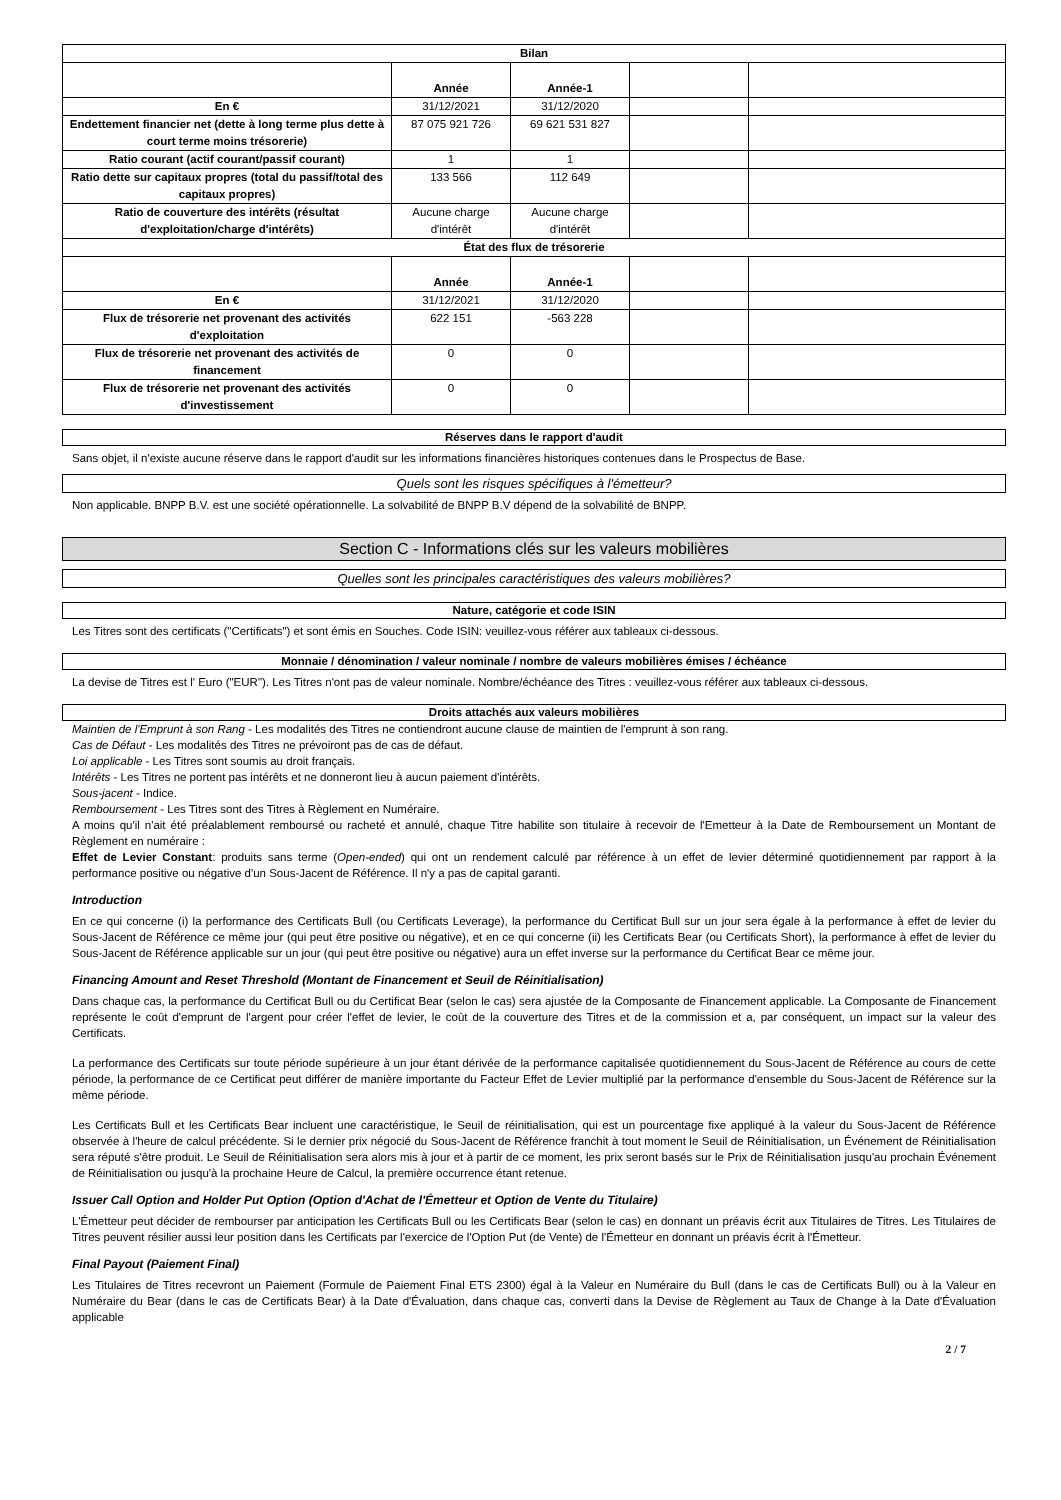| Bilan | | | | |
| | Année | Année-1 | | |
| En € | 31/12/2021 | 31/12/2020 | | |
| Endettement financier net (dette à long terme plus dette à court terme moins trésorerie) | 87 075 921 726 | 69 621 531 827 | | |
| Ratio courant (actif courant/passif courant) | 1 | 1 | | |
| Ratio dette sur capitaux propres (total du passif/total des capitaux propres) | 133 566 | 112 649 | | |
| Ratio de couverture des intérêts (résultat d'exploitation/charge d'intérêts) | Aucune charge d'intérêt | Aucune charge d'intérêt | | |
| État des flux de trésorerie | | | | |
| | Année | Année-1 | | |
| En € | 31/12/2021 | 31/12/2020 | | |
| Flux de trésorerie net provenant des activités d'exploitation | 622 151 | -563 228 | | |
| Flux de trésorerie net provenant des activités de financement | 0 | 0 | | |
| Flux de trésorerie net provenant des activités d'investissement | 0 | 0 | | |
Réserves dans le rapport d'audit
Sans objet, il n'existe aucune réserve dans le rapport d'audit sur les informations financières historiques contenues dans le Prospectus de Base.
Quels sont les risques spécifiques à l'émetteur?
Non applicable. BNPP B.V. est une société opérationnelle. La solvabilité de BNPP B.V dépend de la solvabilité de BNPP.
Section C - Informations clés sur les valeurs mobilières
Quelles sont les principales caractéristiques des valeurs mobilières?
Nature, catégorie et code ISIN
Les Titres sont des certificats ("Certificats") et sont émis en Souches. Code ISIN: veuillez-vous référer aux tableaux ci-dessous.
Monnaie / dénomination / valeur nominale / nombre de valeurs mobilières émises / échéance
La devise de Titres est l' Euro ("EUR"). Les Titres n'ont pas de valeur nominale. Nombre/échéance des Titres : veuillez-vous référer aux tableaux ci-dessous.
Droits attachés aux valeurs mobilières
Maintien de l'Emprunt à son Rang - Les modalités des Titres ne contiendront aucune clause de maintien de l'emprunt à son rang.
Cas de Défaut - Les modalités des Titres ne prévoiront pas de cas de défaut.
Loi applicable - Les Titres sont soumis au droit français.
Intérêts - Les Titres ne portent pas intérêts et ne donneront lieu à aucun paiement d'intérêts.
Sous-jacent - Indice.
Remboursement - Les Titres sont des Titres à Règlement en Numéraire.
A moins qu'il n'ait été préalablement remboursé ou racheté et annulé, chaque Titre habilite son titulaire à recevoir de l'Emetteur à la Date de Remboursement un Montant de Règlement en numéraire :
Effet de Levier Constant: produits sans terme (Open-ended) qui ont un rendement calculé par référence à un effet de levier déterminé quotidiennement par rapport à la performance positive ou négative d'un Sous-Jacent de Référence. Il n'y a pas de capital garanti.
Introduction
En ce qui concerne (i) la performance des Certificats Bull (ou Certificats Leverage), la performance du Certificat Bull sur un jour sera égale à la performance à effet de levier du Sous-Jacent de Référence ce même jour (qui peut être positive ou négative), et en ce qui concerne (ii) les Certificats Bear (ou Certificats Short), la performance à effet de levier du Sous-Jacent de Référence applicable sur un jour (qui peut être positive ou négative) aura un effet inverse sur la performance du Certificat Bear ce même jour.
Financing Amount and Reset Threshold (Montant de Financement et Seuil de Réinitialisation)
Dans chaque cas, la performance du Certificat Bull ou du Certificat Bear (selon le cas) sera ajustée de la Composante de Financement applicable. La Composante de Financement représente le coût d'emprunt de l'argent pour créer l'effet de levier, le coût de la couverture des Titres et de la commission et a, par conséquent, un impact sur la valeur des Certificats.
La performance des Certificats sur toute période supérieure à un jour étant dérivée de la performance capitalisée quotidiennement du Sous-Jacent de Référence au cours de cette période, la performance de ce Certificat peut différer de manière importante du Facteur Effet de Levier multiplié par la performance d'ensemble du Sous-Jacent de Référence sur la même période.
Les Certificats Bull et les Certificats Bear incluent une caractéristique, le Seuil de réinitialisation, qui est un pourcentage fixe appliqué à la valeur du Sous-Jacent de Référence observée à l'heure de calcul précédente. Si le dernier prix négocié du Sous-Jacent de Référence franchit à tout moment le Seuil de Réinitialisation, un Événement de Réinitialisation sera réputé s'être produit. Le Seuil de Réinitialisation sera alors mis à jour et à partir de ce moment, les prix seront basés sur le Prix de Réinitialisation jusqu'au prochain Événement de Réinitialisation ou jusqu'à la prochaine Heure de Calcul, la première occurrence étant retenue.
Issuer Call Option and Holder Put Option (Option d'Achat de l'Émetteur et Option de Vente du Titulaire)
L'Émetteur peut décider de rembourser par anticipation les Certificats Bull ou les Certificats Bear (selon le cas) en donnant un préavis écrit aux Titulaires de Titres. Les Titulaires de Titres peuvent résilier aussi leur position dans les Certificats par l'exercice de l'Option Put (de Vente) de l'Émetteur en donnant un préavis écrit à l'Émetteur.
Final Payout (Paiement Final)
Les Titulaires de Titres recevront un Paiement (Formule de Paiement Final ETS 2300) égal à la Valeur en Numéraire du Bull (dans le cas de Certificats Bull) ou à la Valeur en Numéraire du Bear (dans le cas de Certificats Bear) à la Date d'Évaluation, dans chaque cas, converti dans la Devise de Règlement au Taux de Change à la Date d'Évaluation applicable
2 / 7